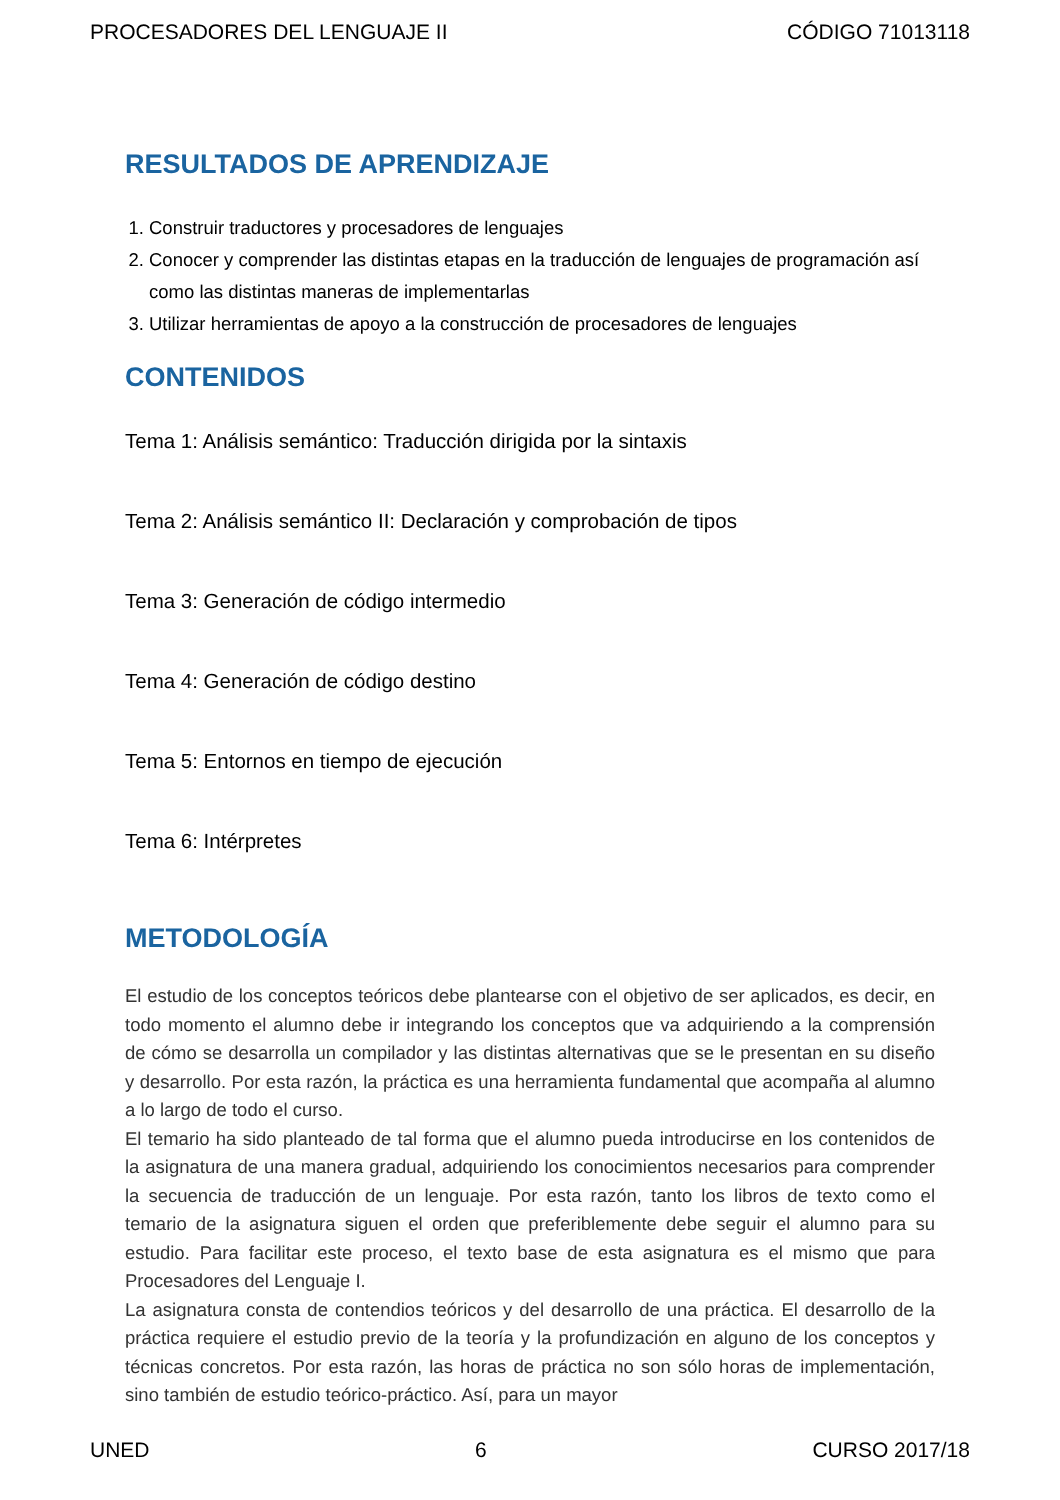PROCESADORES DEL LENGUAJE II CÓDIGO 71013118
RESULTADOS DE APRENDIZAJE
1. Construir traductores y procesadores de lenguajes
2. Conocer y comprender las distintas etapas en la traducción de lenguajes de programación así como las distintas maneras de implementarlas
3. Utilizar herramientas de apoyo a la construcción de procesadores de lenguajes
CONTENIDOS
Tema 1: Análisis semántico: Traducción dirigida por la sintaxis
Tema 2: Análisis semántico II: Declaración y comprobación de tipos
Tema 3: Generación de código intermedio
Tema 4: Generación de código destino
Tema 5: Entornos en tiempo de ejecución
Tema 6: Intérpretes
METODOLOGÍA
El estudio de los conceptos teóricos debe plantearse con el objetivo de ser aplicados, es decir, en todo momento el alumno debe ir integrando los conceptos que va adquiriendo a la comprensión de cómo se desarrolla un compilador y las distintas alternativas que se le presentan en su diseño y desarrollo. Por esta razón, la práctica es una herramienta fundamental que acompaña al alumno a lo largo de todo el curso.
El temario ha sido planteado de tal forma que el alumno pueda introducirse en los contenidos de la asignatura de una manera gradual, adquiriendo los conocimientos necesarios para comprender la secuencia de traducción de un lenguaje. Por esta razón, tanto los libros de texto como el temario de la asignatura siguen el orden que preferiblemente debe seguir el alumno para su estudio. Para facilitar este proceso, el texto base de esta asignatura es el mismo que para Procesadores del Lenguaje I.
La asignatura consta de contendios teóricos y del desarrollo de una práctica. El desarrollo de la práctica requiere el estudio previo de la teoría y la profundización en alguno de los conceptos y técnicas concretos. Por esta razón, las horas de práctica no son sólo horas de implementación, sino también de estudio teórico-práctico. Así, para un mayor
UNED 6 CURSO 2017/18